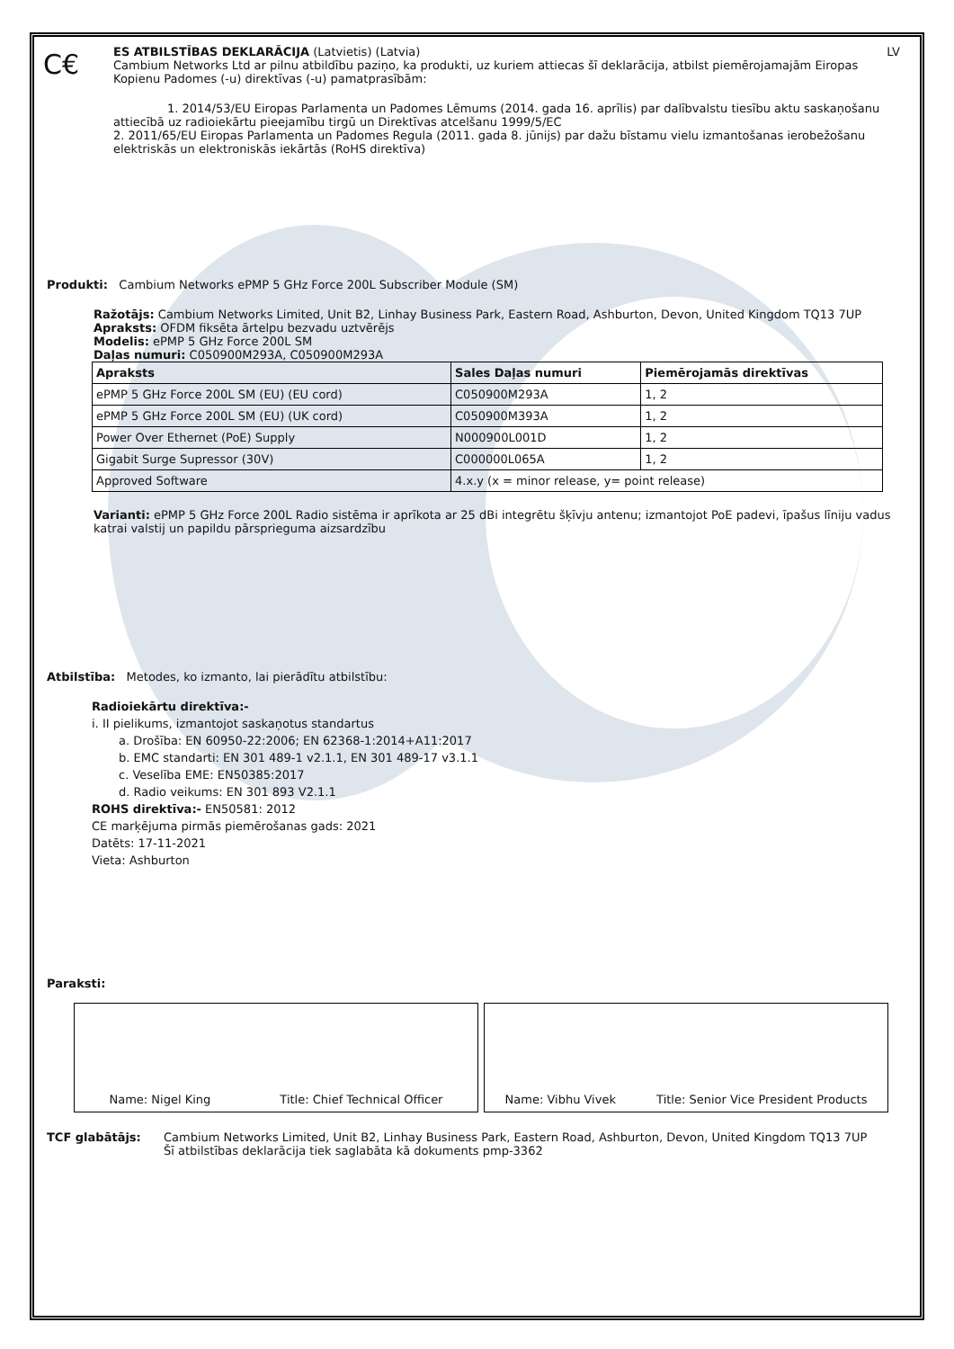C€
ES ATBILSTĪBAS DEKLARĀCIJA (Latvietis) (Latvia) LV
Cambium Networks Ltd ar pilnu atbildību paziņo, ka produkti, uz kuriem attiecas šī deklarācija, atbilst piemērojamajām Eiropas Kopienu Padomes (-u) direktīvas (-u) pamatprasībām:
1. 2014/53/EU Eiropas Parlamenta un Padomes Lēmums (2014. gada 16. aprīlis) par dalībvalstu tiesību aktu saskaņošanu attiecībā uz radioiekārtu pieejamību tirgū un Direktīvas atcelšanu 1999/5/EC
2. 2011/65/EU Eiropas Parlamenta un Padomes Regula (2011. gada 8. jūnijs) par dažu bīstamu vielu izmantošanas ierobežošanu elektriskās un elektroniskās iekārtās (RoHS direktīva)
Produkti: Cambium Networks ePMP 5 GHz Force 200L Subscriber Module (SM)
Ražotājs: Cambium Networks Limited, Unit B2, Linhay Business Park, Eastern Road, Ashburton, Devon, United Kingdom TQ13 7UP
Apraksts: OFDM fiksēta ārtelpu bezvadu uztvērējs
Modelis: ePMP 5 GHz Force 200L SM
Daļas numuri: C050900M293A, C050900M293A
| Apraksts | Sales Daļas numuri | Piemērojamās direktīvas |
| --- | --- | --- |
| ePMP 5 GHz Force 200L SM (EU) (EU cord) | C050900M293A | 1, 2 |
| ePMP 5 GHz Force 200L SM (EU) (UK cord) | C050900M393A | 1, 2 |
| Power Over Ethernet (PoE) Supply | N000900L001D | 1, 2 |
| Gigabit Surge Supressor (30V) | C000000L065A | 1, 2 |
| Approved Software | 4.x.y (x = minor release, y= point release) | |
Varianti: ePMP 5 GHz Force 200L Radio sistēma ir aprīkota ar 25 dBi integrētu šķīvju antenu; izmantojot PoE padevi, īpašus līniju vadus katrai valstij un papildu pārsprieguma aizsardzību
Atbilstība: Metodes, ko izmanto, lai pierādītu atbilstību:
Radioiekārtu direktīva:-
i. II pielikums, izmantojot saskaņotus standartus
a. Drošība: EN 60950-22:2006; EN 62368-1:2014+A11:2017
b. EMC standarti: EN 301 489-1 v2.1.1, EN 301 489-17 v3.1.1
c. Veselība EME: EN50385:2017
d. Radio veikums: EN 301 893 V2.1.1
ROHS direktīva:- EN50581: 2012
CE marķējuma pirmās piemērošanas gads: 2021
Datēts: 17-11-2021
Vieta: Ashburton
Paraksti:
Name: Nigel King Title: Chief Technical Officer Name: Vibhu Vivek Title: Senior Vice President Products
TCF glabātājs: Cambium Networks Limited, Unit B2, Linhay Business Park, Eastern Road, Ashburton, Devon, United Kingdom TQ13 7UP
Šī atbilstības deklarācija tiek saglabāta kā dokuments pmp-3362